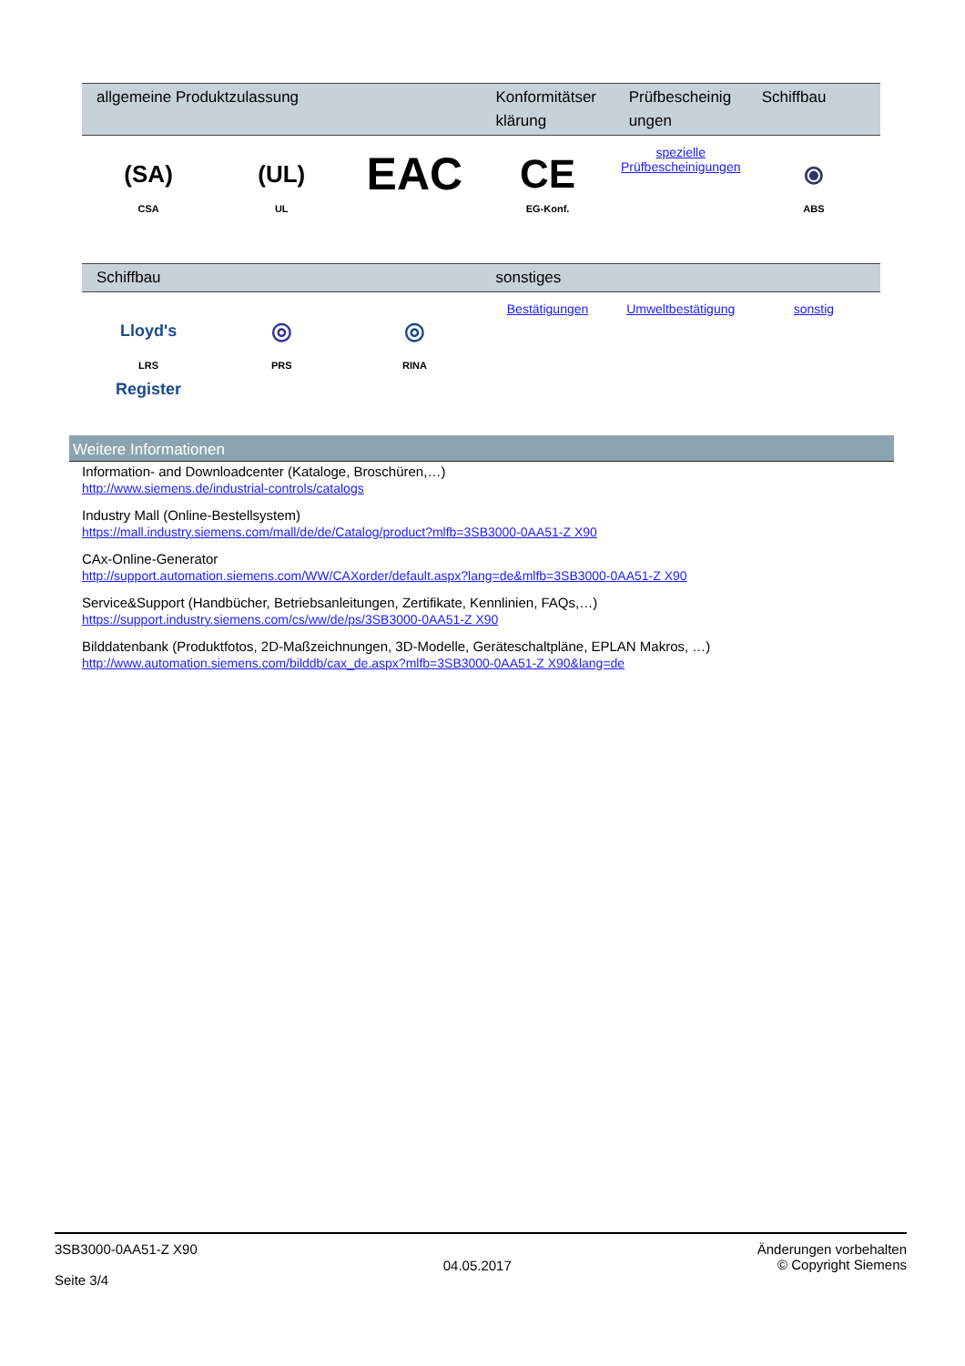| allgemeine Produktzulassung | | | Konformitätser klärung | Prüfbescheinig ungen | Schiffbau |
| --- | --- | --- | --- | --- | --- |
| (SA) CSA | (UL) UL | EAC | CE EG-Konf. | spezielle Prüfbescheinigungen | ⦿ ABS |
| Schiffbau | | | sonstiges | | |
| --- | --- | --- | --- | --- | --- |
| Lloyd's Register LRS | ◎ PRS | ◎ RINA | Bestätigungen | Umweltbestätigung | sonstig |
Weitere Informationen
Information- and Downloadcenter (Kataloge, Broschüren,…)
http://www.siemens.de/industrial-controls/catalogs
Industry Mall (Online-Bestellsystem)
https://mall.industry.siemens.com/mall/de/de/Catalog/product?mlfb=3SB3000-0AA51-Z X90
CAx-Online-Generator
http://support.automation.siemens.com/WW/CAXorder/default.aspx?lang=de&mlfb=3SB3000-0AA51-Z X90
Service&Support (Handbücher, Betriebsanleitungen, Zertifikate, Kennlinien, FAQs,…)
https://support.industry.siemens.com/cs/ww/de/ps/3SB3000-0AA51-Z X90
Bilddatenbank (Produktfotos, 2D-Maßzeichnungen, 3D-Modelle, Geräteschaltpläne, EPLAN Makros, …)
http://www.automation.siemens.com/bilddb/cax_de.aspx?mlfb=3SB3000-0AA51-Z X90&lang=de
3SB3000-0AA51-Z X90
Seite 3/4
04.05.2017
Änderungen vorbehalten
© Copyright Siemens